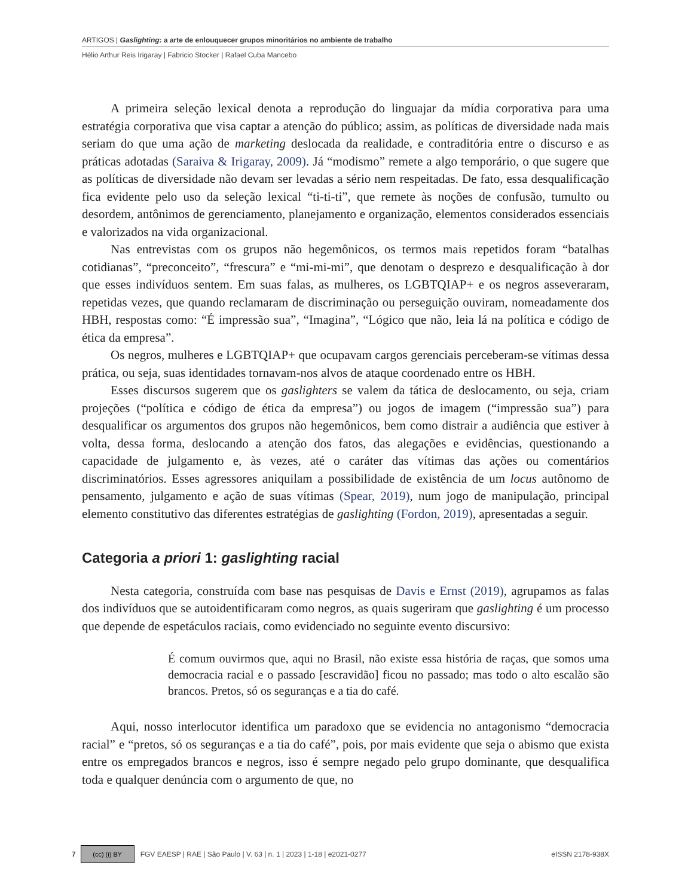ARTIGOS | Gaslighting: a arte de enlouquecer grupos minoritários no ambiente de trabalho
Hélio Arthur Reis Irigaray | Fabricio Stocker | Rafael Cuba Mancebo
A primeira seleção lexical denota a reprodução do linguajar da mídia corporativa para uma estratégia corporativa que visa captar a atenção do público; assim, as políticas de diversidade nada mais seriam do que uma ação de marketing deslocada da realidade, e contraditória entre o discurso e as práticas adotadas (Saraiva & Irigaray, 2009). Já “modismo” remete a algo temporário, o que sugere que as políticas de diversidade não devam ser levadas a sério nem respeitadas. De fato, essa desqualificação fica evidente pelo uso da seleção lexical “ti-ti-ti”, que remete às noções de confusão, tumulto ou desordem, antônimos de gerenciamento, planejamento e organização, elementos considerados essenciais e valorizados na vida organizacional.
Nas entrevistas com os grupos não hegemônicos, os termos mais repetidos foram “batalhas cotidianas”, “preconceito”, “frescura” e “mi-mi-mi”, que denotam o desprezo e desqualificação à dor que esses indivíduos sentem. Em suas falas, as mulheres, os LGBTQIAP+ e os negros asseveraram, repetidas vezes, que quando reclamaram de discriminação ou perseguição ouviram, nomeadamente dos HBH, respostas como: “É impressão sua”, “Imagina”, “Lógico que não, leia lá na política e código de ética da empresa”.
Os negros, mulheres e LGBTQIAP+ que ocupavam cargos gerenciais perceberam-se vítimas dessa prática, ou seja, suas identidades tornavam-nos alvos de ataque coordenado entre os HBH.
Esses discursos sugerem que os gaslighters se valem da tática de deslocamento, ou seja, criam projeções (“política e código de ética da empresa”) ou jogos de imagem (“impressão sua”) para desqualificar os argumentos dos grupos não hegemônicos, bem como distrair a audiência que estiver à volta, dessa forma, deslocando a atenção dos fatos, das alegações e evidências, questionando a capacidade de julgamento e, às vezes, até o caráter das vítimas das ações ou comentários discriminatórios. Esses agressores aniquilam a possibilidade de existência de um locus autônomo de pensamento, julgamento e ação de suas vítimas (Spear, 2019), num jogo de manipulação, principal elemento constitutivo das diferentes estratégias de gaslighting (Fordon, 2019), apresentadas a seguir.
Categoria a priori 1: gaslighting racial
Nesta categoria, construída com base nas pesquisas de Davis e Ernst (2019), agrupamos as falas dos indivíduos que se autoidentificaram como negros, as quais sugeriram que gaslighting é um processo que depende de espetáculos raciais, como evidenciado no seguinte evento discursivo:
É comum ouvirmos que, aqui no Brasil, não existe essa história de raças, que somos uma democracia racial e o passado [escravidão] ficou no passado; mas todo o alto escalão são brancos. Pretos, só os seguranças e a tia do café.
Aqui, nosso interlocutor identifica um paradoxo que se evidencia no antagonismo “democracia racial” e “pretos, só os seguranças e a tia do café”, pois, por mais evidente que seja o abismo que exista entre os empregados brancos e negros, isso é sempre negado pelo grupo dominante, que desqualifica toda e qualquer denúncia com o argumento de que, no
7 (cc) (i) BY FGV EAESP | RAE | São Paulo | V. 63 | n. 1 | 2023 | 1-18 | e2021-0277 eISSN 2178-938X